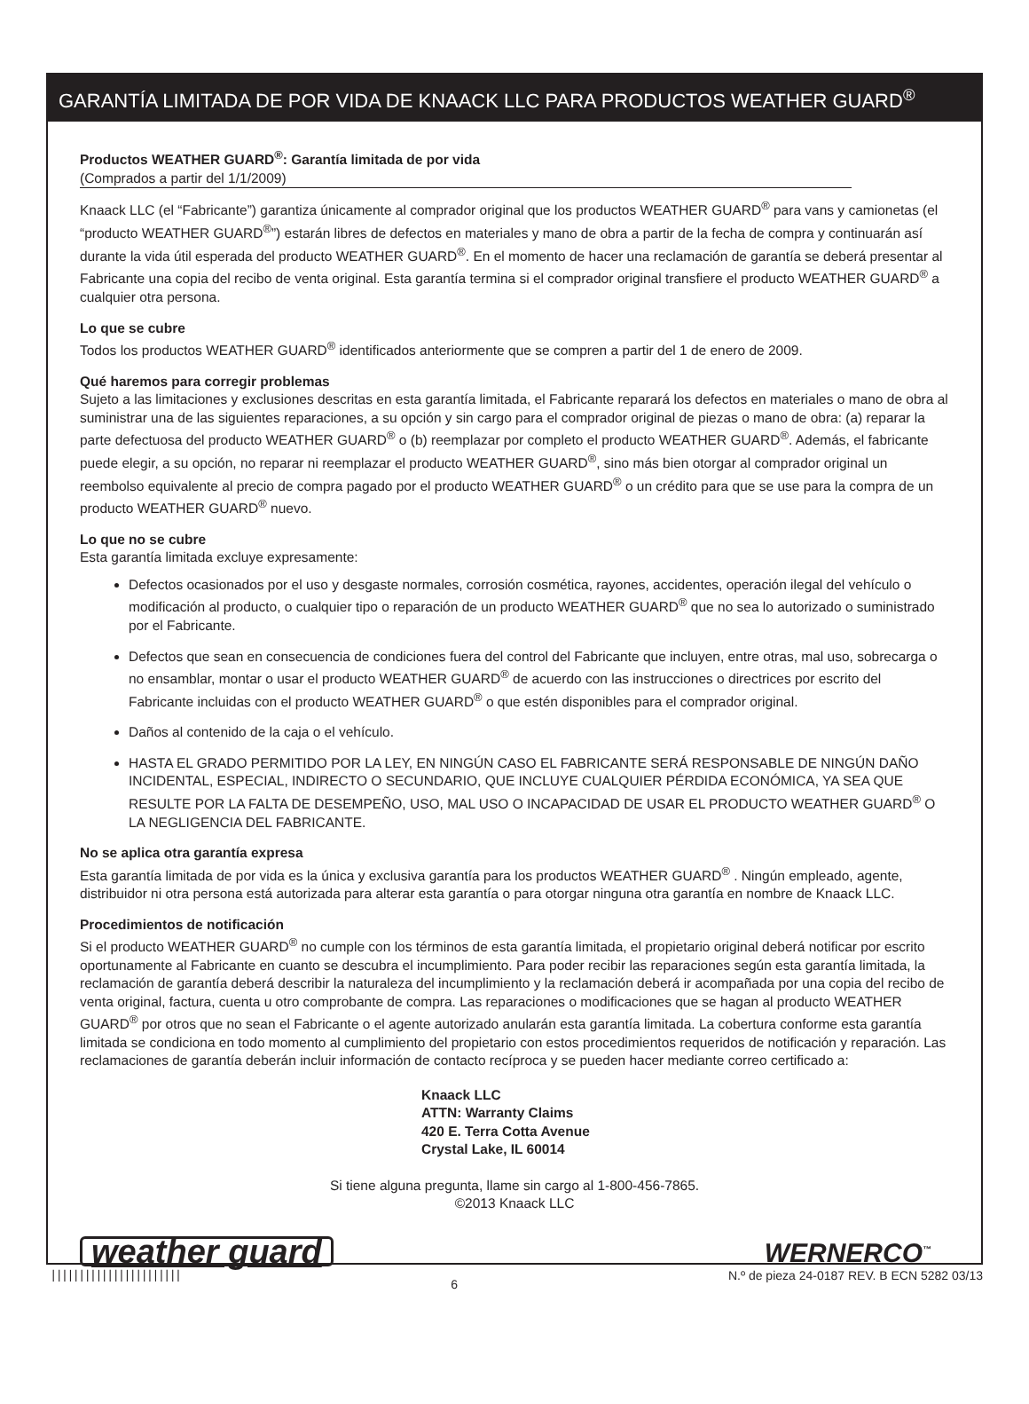GARANTÍA LIMITADA DE POR VIDA DE KNAACK LLC PARA PRODUCTOS WEATHER GUARD<sup>®</sup>
Productos WEATHER GUARD<sup>®</sup>: Garantía limitada de por vida
(Comprados a partir del 1/1/2009)
Knaack LLC (el “Fabricante”) garantiza únicamente al comprador original que los productos WEATHER GUARD<sup>®</sup> para vans y camionetas (el “producto WEATHER GUARD<sup>®</sup>”) estarán libres de defectos en materiales y mano de obra a partir de la fecha de compra y continuarán así durante la vida útil esperada del producto WEATHER GUARD<sup>®</sup>. En el momento de hacer una reclamación de garantía se deberá presentar al Fabricante una copia del recibo de venta original. Esta garantía termina si el comprador original transfiere el producto WEATHER GUARD<sup>®</sup> a cualquier otra persona.
Lo que se cubre
Todos los productos WEATHER GUARD<sup>®</sup> identificados anteriormente que se compren a partir del 1 de enero de 2009.
Qué haremos para corregir problemas
Sujeto a las limitaciones y exclusiones descritas en esta garantía limitada, el Fabricante reparará los defectos en materiales o mano de obra al suministrar una de las siguientes reparaciones, a su opción y sin cargo para el comprador original de piezas o mano de obra: (a) reparar la parte defectuosa del producto WEATHER GUARD<sup>®</sup> o (b) reemplazar por completo el producto WEATHER GUARD<sup>®</sup>. Además, el fabricante puede elegir, a su opción, no reparar ni reemplazar el producto WEATHER GUARD<sup>®</sup>, sino más bien otorgar al comprador original un reembolso equivalente al precio de compra pagado por el producto WEATHER GUARD<sup>®</sup> o un crédito para que se use para la compra de un producto WEATHER GUARD<sup>®</sup> nuevo.
Lo que no se cubre
Esta garantía limitada excluye expresamente:
Defectos ocasionados por el uso y desgaste normales, corrosión cosmética, rayones, accidentes, operación ilegal del vehículo o modificación al producto, o cualquier tipo o reparación de un producto WEATHER GUARD<sup>®</sup> que no sea lo autorizado o suministrado por el Fabricante.
Defectos que sean en consecuencia de condiciones fuera del control del Fabricante que incluyen, entre otras, mal uso, sobrecarga o no ensamblar, montar o usar el producto WEATHER GUARD<sup>®</sup> de acuerdo con las instrucciones o directrices por escrito del Fabricante incluidas con el producto WEATHER GUARD<sup>®</sup> o que estén disponibles para el comprador original.
Daños al contenido de la caja o el vehículo.
HASTA EL GRADO PERMITIDO POR LA LEY, EN NINGÚN CASO EL FABRICANTE SERÁ RESPONSABLE DE NINGÚN DAÑO INCIDENTAL, ESPECIAL, INDIRECTO O SECUNDARIO, QUE INCLUYE CUALQUIER PÉRDIDA ECONÓMICA, YA SEA QUE RESULTE POR LA FALTA DE DESEMPEÑO, USO, MAL USO O INCAPACIDAD DE USAR EL PRODUCTO WEATHER GUARD<sup>®</sup> O LA NEGLIGENCIA DEL FABRICANTE.
No se aplica otra garantía expresa
Esta garantía limitada de por vida es la única y exclusiva garantía para los productos WEATHER GUARD<sup>®</sup> . Ningún empleado, agente, distribuidor ni otra persona está autorizada para alterar esta garantía o para otorgar ninguna otra garantía en nombre de Knaack LLC.
Procedimientos de notificación
Si el producto WEATHER GUARD<sup>®</sup> no cumple con los términos de esta garantía limitada, el propietario original deberá notificar por escrito oportunamente al Fabricante en cuanto se descubra el incumplimiento. Para poder recibir las reparaciones según esta garantía limitada, la reclamación de garantía deberá describir la naturaleza del incumplimiento y la reclamación deberá ir acompañada por una copia del recibo de venta original, factura, cuenta u otro comprobante de compra. Las reparaciones o modificaciones que se hagan al producto WEATHER GUARD<sup>®</sup> por otros que no sean el Fabricante o el agente autorizado anularán esta garantía limitada. La cobertura conforme esta garantía limitada se condiciona en todo momento al cumplimiento del propietario con estos procedimientos requeridos de notificación y reparación. Las reclamaciones de garantía deberán incluir información de contacto recíproca y se pueden hacer mediante correo certificado a:
Knaack LLC
ATTN: Warranty Claims
420 E. Terra Cotta Avenue
Crystal Lake, IL 60014
Si tiene alguna pregunta, llame sin cargo al 1-800-456-7865.
©2013 Knaack LLC
weather guard WERNERCO<sup>™</sup>
||||||||||||||||||||||| 6 N.º de pieza 24-0187 REV. B ECN 5282 03/13